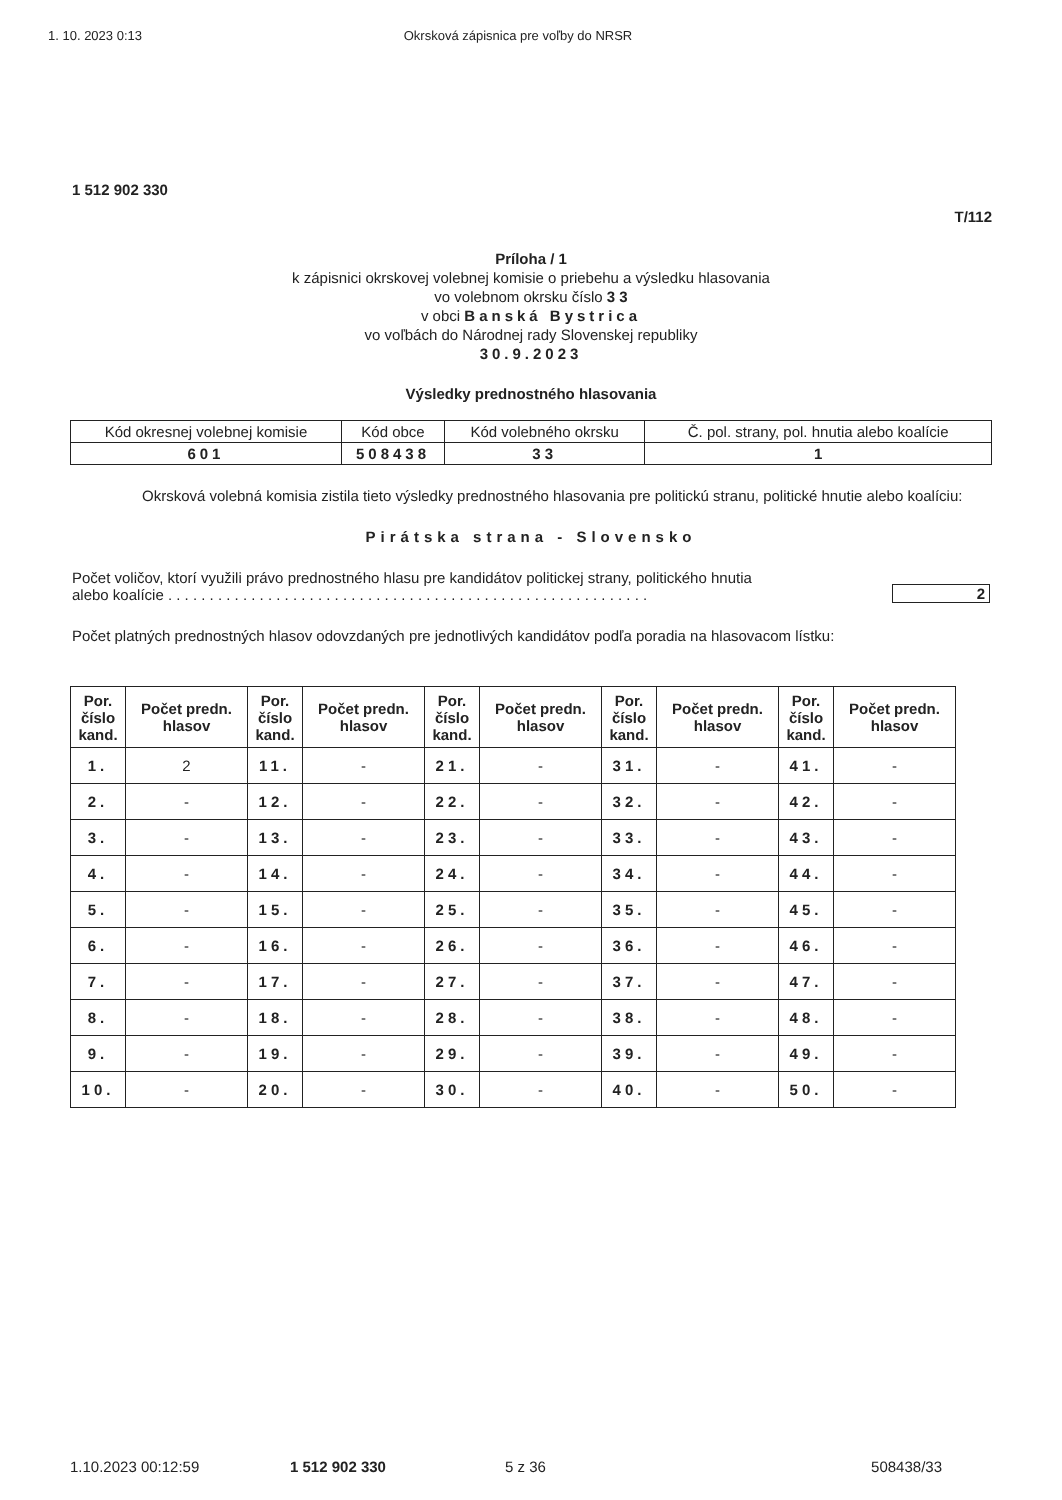1. 10. 2023 0:13 Okrsková zápisnica pre voľby do NRSR
1 512 902 330
T/112
Príloha / 1
k zápisnici okrskovej volebnej komisie o priebehu a výsledku hlasovania
vo volebnom okrsku číslo 3 3
v obci Banská Bystrica
vo voľbách do Národnej rady Slovenskej republiky
30.9.2023
Výsledky prednostného hlasovania
| Kód okresnej volebnej komisie | Kód obce | Kód volebného okrsku | Č. pol. strany, pol. hnutia alebo koalície |
| 601 | 508438 | 33 | 1 |
Okrsková volebná komisia zistila tieto výsledky prednostného hlasovania pre politickú stranu, politické hnutie alebo koalíciu:
Pirátska strana - Slovensko
Počet voličov, ktorí využili právo prednostného hlasu pre kandidátov politickej strany, politického hnutia
alebo koalície . . . . . . . . . . . . . . . . . . . . . . . . . . . . . . . . . . . . . . . . . . . . . . . . . . . . . . . . . .
2
Počet platných prednostných hlasov odovzdaných pre jednotlivých kandidátov podľa poradia na hlasovacom lístku:
| Por. číslo kand. | Počet predn. hlasov | Por. číslo kand. | Počet predn. hlasov | Por. číslo kand. | Počet predn. hlasov | Por. číslo kand. | Počet predn. hlasov | Por. číslo kand. | Počet predn. hlasov |
| --- | --- | --- | --- | --- | --- | --- | --- | --- | --- |
| 1. | 2 | 11. | - | 21. | - | 31. | - | 41. | - |
| 2. | - | 12. | - | 22. | - | 32. | - | 42. | - |
| 3. | - | 13. | - | 23. | - | 33. | - | 43. | - |
| 4. | - | 14. | - | 24. | - | 34. | - | 44. | - |
| 5. | - | 15. | - | 25. | - | 35. | - | 45. | - |
| 6. | - | 16. | - | 26. | - | 36. | - | 46. | - |
| 7. | - | 17. | - | 27. | - | 37. | - | 47. | - |
| 8. | - | 18. | - | 28. | - | 38. | - | 48. | - |
| 9. | - | 19. | - | 29. | - | 39. | - | 49. | - |
| 10. | - | 20. | - | 30. | - | 40. | - | 50. | - |
1.10.2023 00:12:59 1 512 902 330 5 z 36 508438/33